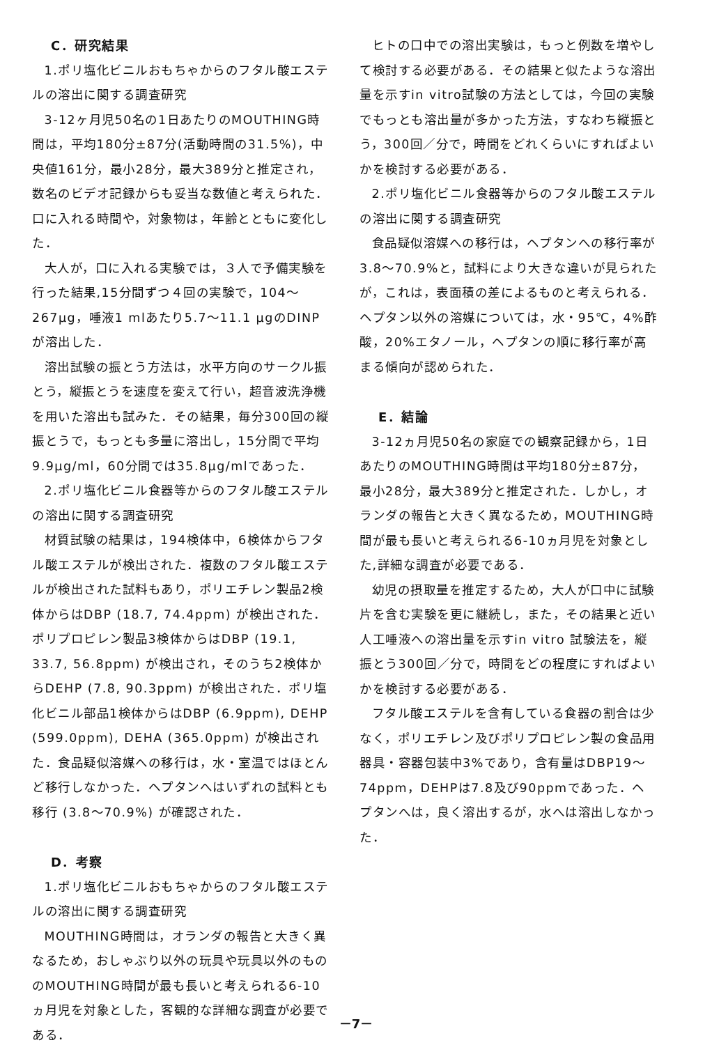C．研究結果
1.ポリ塩化ビニルおもちゃからのフタル酸エステルの溶出に関する調査研究
3-12ヶ月児50名の1日あたりのMOUTHING時間は，平均180分±87分(活動時間の31.5%)，中央値161分，最小28分，最大389分と推定され，数名のビデオ記録からも妥当な数値と考えられた．口に入れる時間や，対象物は，年齢とともに変化した．
大人が，口に入れる実験では，３人で予備実験を行った結果,15分間ずつ４回の実験で，104〜267μg，唾液1 mlあたり5.7〜11.1 μgのDINPが溶出した．
溶出試験の振とう方法は，水平方向のサークル振とう，縦振とうを速度を変えて行い，超音波洗浄機を用いた溶出も試みた．その結果，毎分300回の縦振とうで，もっとも多量に溶出し，15分間で平均9.9μg/ml，60分間では35.8μg/mlであった．
2.ポリ塩化ビニル食器等からのフタル酸エステルの溶出に関する調査研究
材質試験の結果は，194検体中，6検体からフタル酸エステルが検出された．複数のフタル酸エステルが検出された試料もあり，ポリエチレン製品2検体からはDBP (18.7, 74.4ppm) が検出された．ポリプロピレン製品3検体からはDBP (19.1, 33.7, 56.8ppm) が検出され，そのうち2検体からDEHP (7.8, 90.3ppm) が検出された．ポリ塩化ビニル部品1検体からはDBP (6.9ppm), DEHP (599.0ppm), DEHA (365.0ppm) が検出された．食品疑似溶媒への移行は，水・室温ではほとんど移行しなかった．ヘプタンへはいずれの試料とも移行 (3.8〜70.9%) が確認された．
D．考察
1.ポリ塩化ビニルおもちゃからのフタル酸エステルの溶出に関する調査研究
MOUTHING時間は，オランダの報告と大きく異なるため，おしゃぶり以外の玩具や玩具以外のもののMOUTHING時間が最も長いと考えられる6-10ヵ月児を対象とした，客観的な詳細な調査が必要である．
ヒトの口中での溶出実験は，もっと例数を増やして検討する必要がある．その結果と似たような溶出量を示すin vitro試験の方法としては，今回の実験でもっとも溶出量が多かった方法，すなわち縦振とう，300回／分で，時間をどれくらいにすればよいかを検討する必要がある．
2.ポリ塩化ビニル食器等からのフタル酸エステルの溶出に関する調査研究
食品疑似溶媒への移行は，ヘプタンへの移行率が3.8〜70.9%と，試料により大きな違いが見られたが，これは，表面積の差によるものと考えられる．ヘプタン以外の溶媒については，水・95℃，4%酢酸，20%エタノール，ヘプタンの順に移行率が高まる傾向が認められた．
E．結論
3-12ヵ月児50名の家庭での観察記録から，1日あたりのMOUTHING時間は平均180分±87分，最小28分，最大389分と推定された．しかし，オランダの報告と大きく異なるため，MOUTHING時間が最も長いと考えられる6-10ヵ月児を対象とした,詳細な調査が必要である．
幼児の摂取量を推定するため，大人が口中に試験片を含む実験を更に継続し，また，その結果と近い人工唾液への溶出量を示すin vitro 試験法を，縦振とう300回／分で，時間をどの程度にすればよいかを検討する必要がある．
フタル酸エステルを含有している食器の割合は少なく，ポリエチレン及びポリプロピレン製の食品用器具・容器包装中3%であり，含有量はDBP19〜74ppm，DEHPは7.8及び90ppmであった．ヘプタンへは，良く溶出するが，水へは溶出しなかった．
－7－